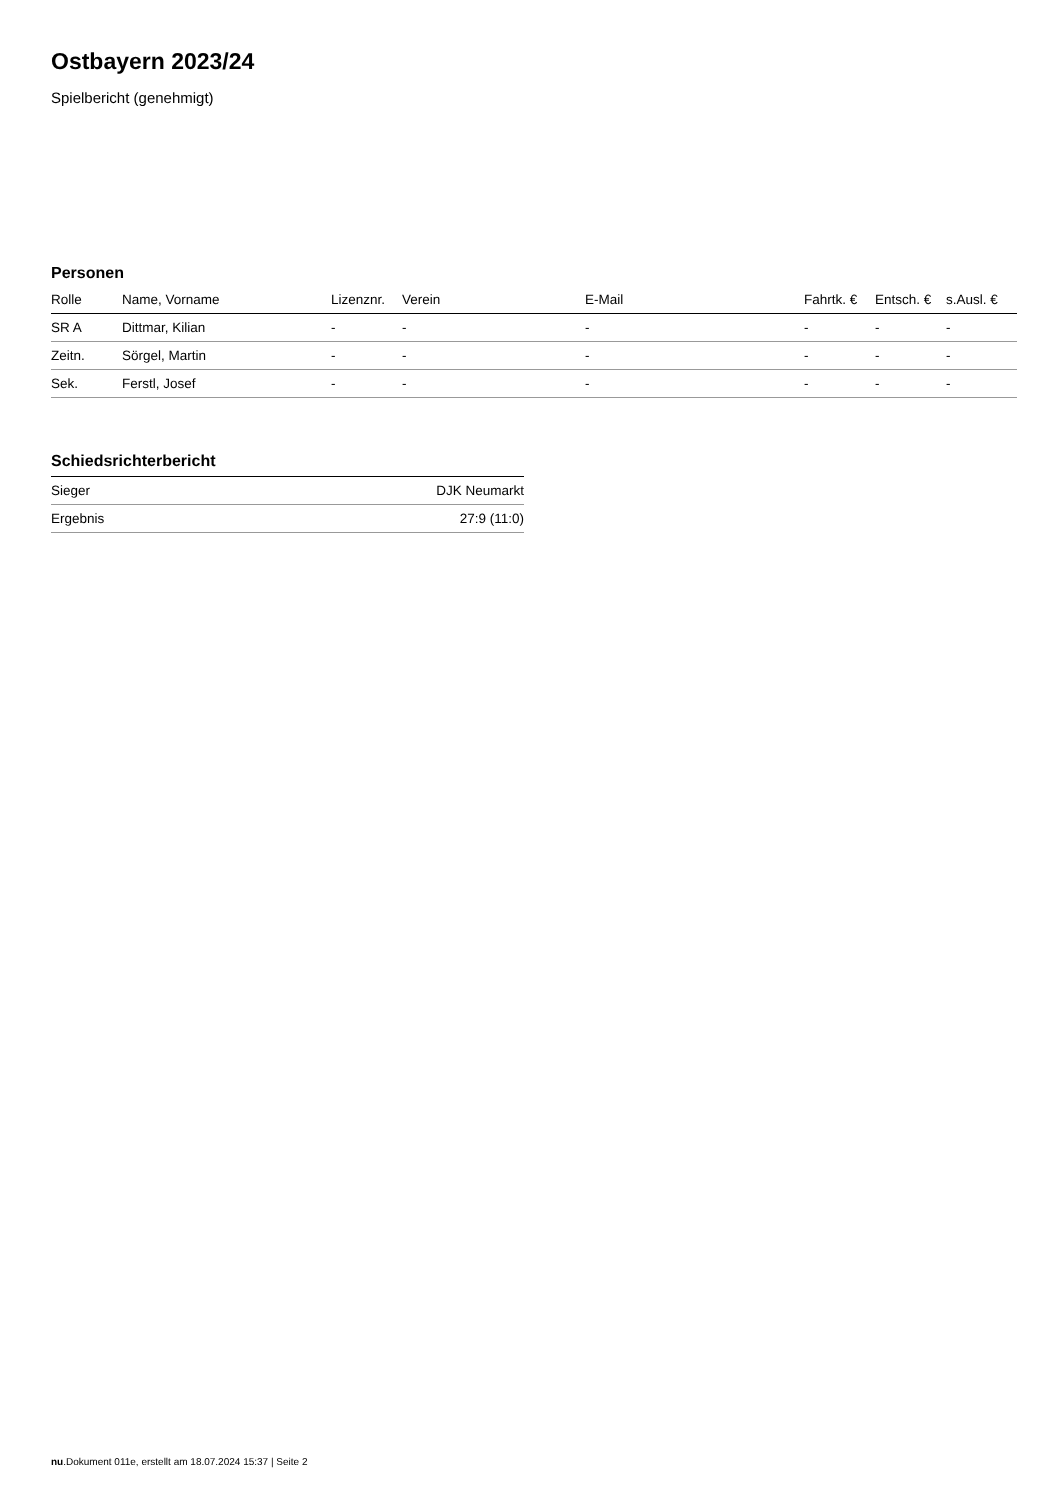Ostbayern 2023/24
Spielbericht (genehmigt)
Personen
| Rolle | Name, Vorname | Lizenznr. | Verein | E-Mail | Fahrtk. € | Entsch. € | s.Ausl. € |
| --- | --- | --- | --- | --- | --- | --- | --- |
| SR A | Dittmar, Kilian | - | - | - | - | - | - |
| Zeitn. | Sörgel, Martin | - | - | - | - | - | - |
| Sek. | Ferstl, Josef | - | - | - | - | - | - |
Schiedsrichterbericht
| Sieger | DJK Neumarkt |
| Ergebnis | 27:9 (11:0) |
nu.Dokument 011e, erstellt am 18.07.2024 15:37 | Seite 2